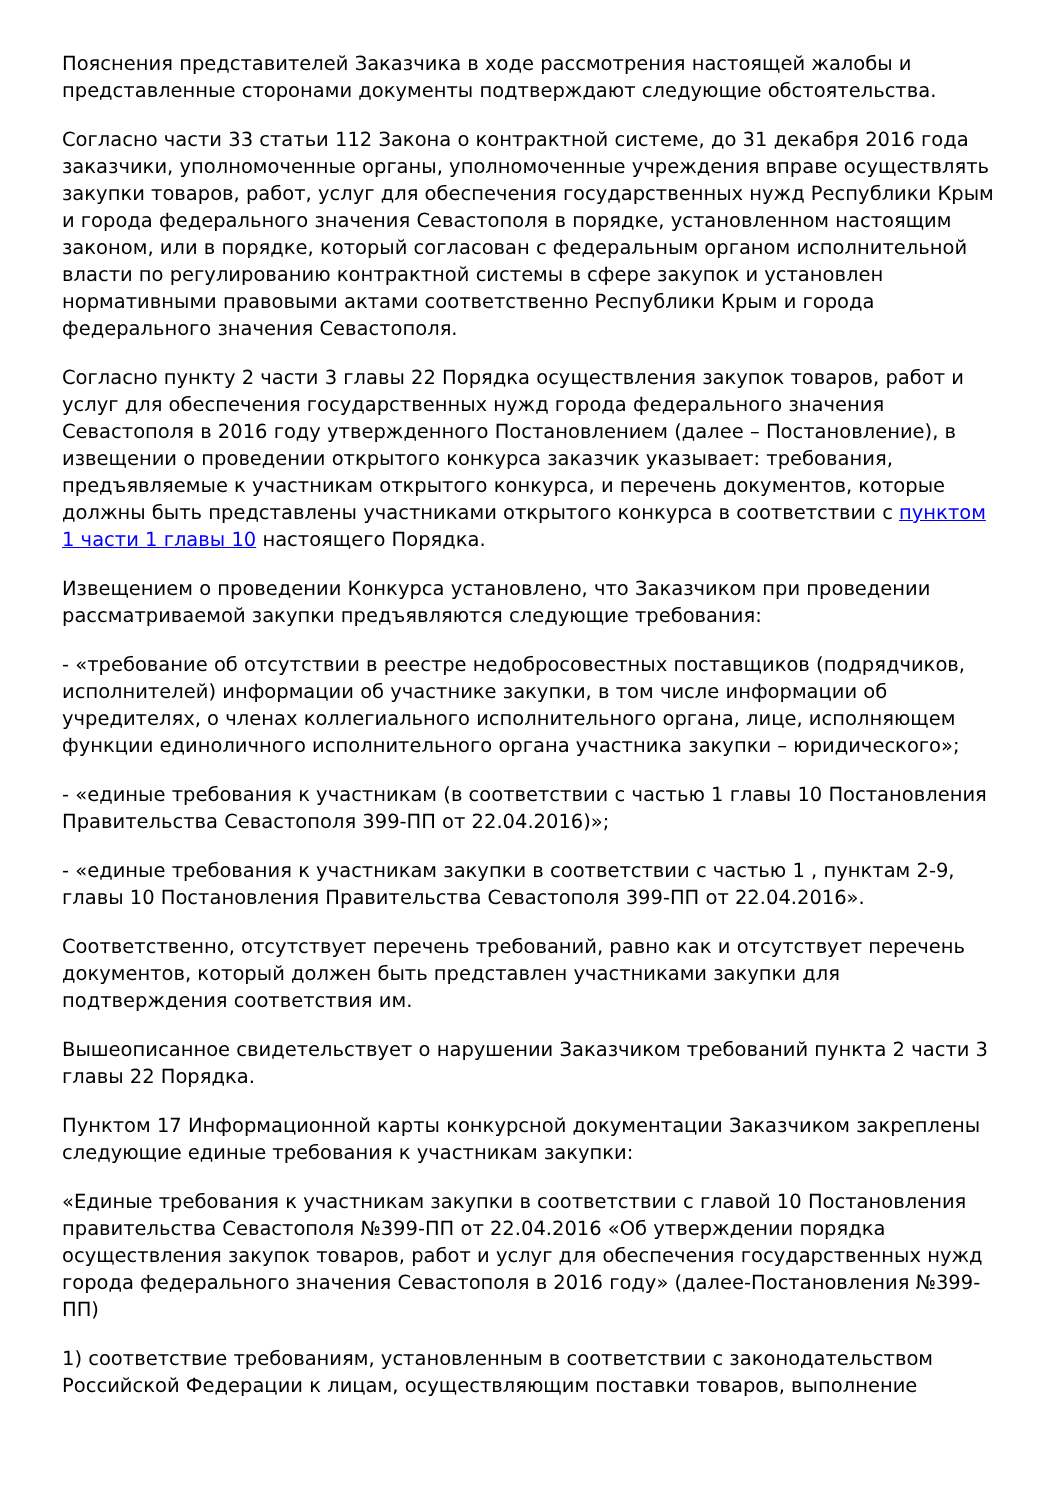Пояснения представителей Заказчика в ходе рассмотрения настоящей жалобы и представленные сторонами документы подтверждают следующие обстоятельства.
Согласно части 33 статьи 112 Закона о контрактной системе, до 31 декабря 2016 года заказчики, уполномоченные органы, уполномоченные учреждения вправе осуществлять закупки товаров, работ, услуг для обеспечения государственных нужд Республики Крым и города федерального значения Севастополя в порядке, установленном настоящим законом, или в порядке, который согласован с федеральным органом исполнительной власти по регулированию контрактной системы в сфере закупок и установлен нормативными правовыми актами соответственно Республики Крым и города федерального значения Севастополя.
Согласно пункту 2 части 3 главы 22 Порядка осуществления закупок товаров, работ и услуг для обеспечения государственных нужд города федерального значения Севастополя в 2016 году утвержденного Постановлением (далее – Постановление), в извещении о проведении открытого конкурса заказчик указывает: требования, предъявляемые к участникам открытого конкурса, и перечень документов, которые должны быть представлены участниками открытого конкурса в соответствии с пунктом 1 части 1 главы 10 настоящего Порядка.
Извещением о проведении Конкурса установлено, что Заказчиком при проведении рассматриваемой закупки предъявляются следующие требования:
- «требование об отсутствии в реестре недобросовестных поставщиков (подрядчиков, исполнителей) информации об участнике закупки, в том числе информации об учредителях, о членах коллегиального исполнительного органа, лице, исполняющем функции единоличного исполнительного органа участника закупки – юридического»;
- «единые требования к участникам (в соответствии с частью 1 главы 10 Постановления Правительства Севастополя 399-ПП от 22.04.2016)»;
- «единые требования к участникам закупки в соответствии с частью 1 , пунктам 2-9, главы 10 Постановления Правительства Севастополя 399-ПП от 22.04.2016».
Соответственно, отсутствует перечень требований, равно как и отсутствует перечень документов, который должен быть представлен участниками закупки для подтверждения соответствия им.
Вышеописанное свидетельствует о нарушении Заказчиком требований пункта 2 части 3 главы 22 Порядка.
Пунктом 17 Информационной карты конкурсной документации Заказчиком закреплены следующие единые требования к участникам закупки:
«Единые требования к участникам закупки в соответствии с главой 10 Постановления правительства Севастополя №399-ПП от 22.04.2016 «Об утверждении порядка осуществления закупок товаров, работ и услуг для обеспечения государственных нужд города федерального значения Севастополя в 2016 году» (далее-Постановления №399-ПП)
1) соответствие требованиям, установленным в соответствии с законодательством Российской Федерации к лицам, осуществляющим поставки товаров, выполнение